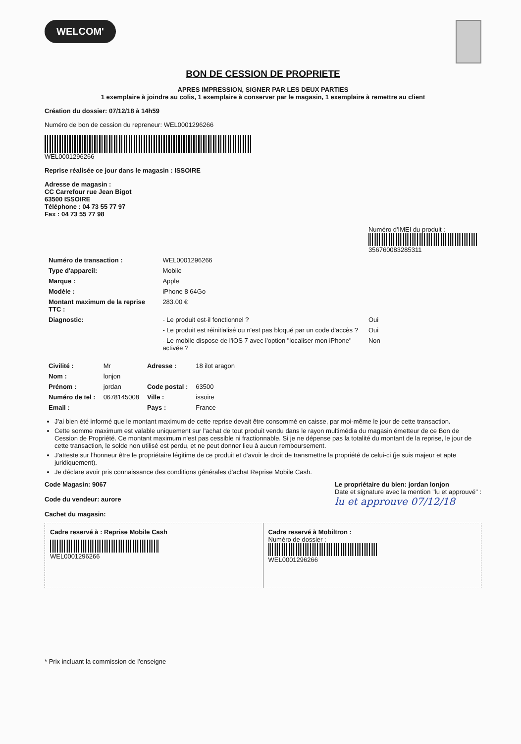WELCOM'
BON DE CESSION DE PROPRIETE
APRES IMPRESSION, SIGNER PAR LES DEUX PARTIES
1 exemplaire à joindre au colis, 1 exemplaire à conserver par le magasin, 1 exemplaire à remettre au client
Création du dossier: 07/12/18 à 14h59
Numéro de bon de cession du repreneur: WEL000129626​6
WEL000129626​6
Reprise réalisée ce jour dans le magasin : ISSOIRE
Adresse de magasin :
CC Carrefour rue Jean Bigot
63500 ISSOIRE
Téléphone : 04 73 55 77 97
Fax : 04 73 55 77 98
| | | Numéro d'IMEI du produit : 356760083285311 |
| Numéro de transaction : | WEL000129626​6 | |
| Type d'appareil: | Mobile | |
| Marque : | Apple | |
| Modèle : | iPhone 8 64Go | |
| Montant maximum de la reprise TTC : | 283.00 € | |
| Diagnostic: | - Le produit est-il fonctionnel ? | Oui |
| | - Le produit est réinitialisé ou n'est pas bloqué par un code d'accès ? | Oui |
| | - Le mobile dispose de l'iOS 7 avec l'option "localiser mon iPhone" activée ? | Non |
| Civilité : | Mr | Adresse : | 18 ilot aragon |
| Nom : | lonjon | | |
| Prénom : | jordan | Code postal : | 63500 |
| Numéro de tel : | 0678145008 | Ville : | issoire |
| Email : | | Pays : | France |
J'ai bien été informé que le montant maximum de cette reprise devait être consommé en caisse, par moi-même le jour de cette transaction.
Cette somme maximum est valable uniquement sur l'achat de tout produit vendu dans le rayon multimédia du magasin émetteur de ce Bon de Cession de Propriété. Ce montant maximum n'est pas cessible ni fractionnable. Si je ne dépense pas la totalité du montant de la reprise, le jour de cette transaction, le solde non utilisé est perdu, et ne peut donner lieu à aucun remboursement.
J'atteste sur l'honneur être le propriétaire légitime de ce produit et d'avoir le droit de transmettre la propriété de celui-ci (je suis majeur et apte juridiquement).
Je déclare avoir pris connaissance des conditions générales d'achat Reprise Mobile Cash.
Code Magasin: 9067
Code du vendeur: aurore
Cachet du magasin:
Le propriétaire du bien: jordan lonjon
Date et signature avec la mention "lu et approuvé" :
lu et approuve 07/12/18
Cadre reservé à : Reprise Mobile Cash
WEL000129626​6
Cadre reservé à Mobiltron :
Numéro de dossier :
WEL000129626​6
* Prix incluant la commission de l'enseigne